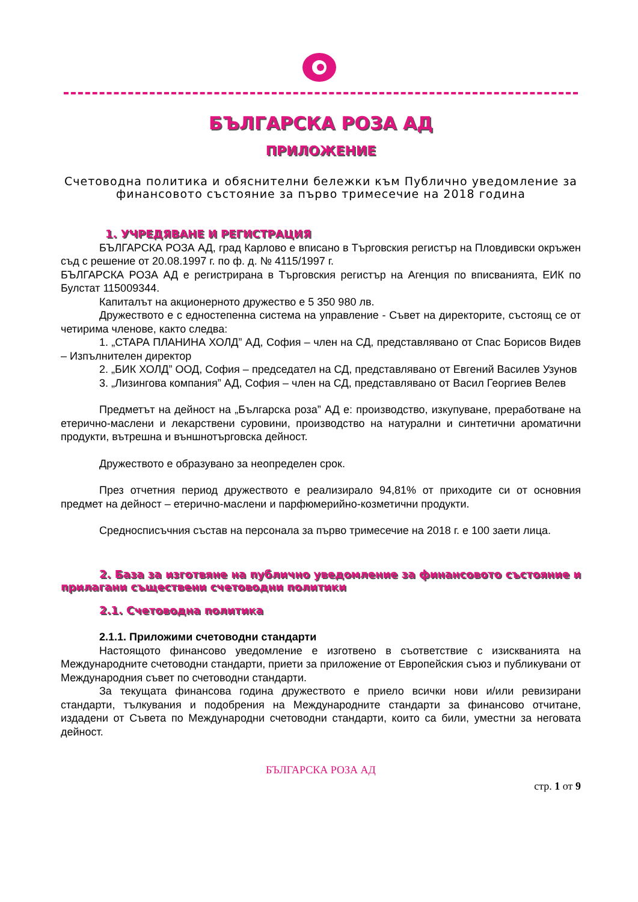БЪЛГАРСКА РОЗА АД
ПРИЛОЖЕНИЕ
Счетоводна политика и обяснителни бележки към Публично уведомление за финансовото състояние за първо тримесечие на 2018 година
1. УЧРЕДЯВАНЕ И РЕГИСТРАЦИЯ
БЪЛГАРСКА РОЗА АД, град Карлово е вписано в Търговския регистър на Пловдивски окръжен съд с решение от 20.08.1997 г. по ф. д. № 4115/1997 г.
БЪЛГАРСКА РОЗА АД е регистрирана в Търговския регистър на Агенция по вписванията, ЕИК по Булстат 115009344.
Капиталът на акционерното дружество е 5 350 980 лв.
Дружеството е с едностепенна система на управление - Съвет на директорите, състоящ се от четирима членове, както следва:
1. „СТАРА ПЛАНИНА ХОЛД” АД, София – член на СД, представлявано от Спас Борисов Видев – Изпълнителен директор
2. „БИК ХОЛД” ООД, София – председател на СД, представлявано от Евгений Василев Узунов
3. „Лизингова компания” АД, София – член на СД, представлявано от Васил Георгиев Велев
Предметът на дейност на „Българска роза” АД е: производство, изкупуване, преработване на етерично-маслени и лекарствени суровини, производство на натурални и синтетични ароматични продукти, вътрешна и външнотърговска дейност.
Дружеството е образувано за неопределен срок.
През отчетния период дружеството е реализирало 94,81% от приходите си от основния предмет на дейност – етерично-маслени и парфюмерийно-козметични продукти.
Средносписъчния състав на персонала за първо тримесечие на 2018 г. е 100 заети лица.
2. База за изготвяне на публично уведомление за финансовото състояние и прилагани съществени счетоводни политики
2.1. Счетоводна политика
2.1.1. Приложими счетоводни стандарти
Настоящото финансово уведомление е изготвено в съответствие с изискванията на Международните счетоводни стандарти, приети за приложение от Европейския съюз и публикувани от Международния съвет по счетоводни стандарти.
За текущата финансова година дружеството е приело всички нови и/или ревизирани стандарти, тълкувания и подобрения на Международните стандарти за финансово отчитане, издадени от Съвета по Международни счетоводни стандарти, които са били, уместни за неговата дейност.
БЪЛГАРСКА РОЗА АД
стр. 1 от 9